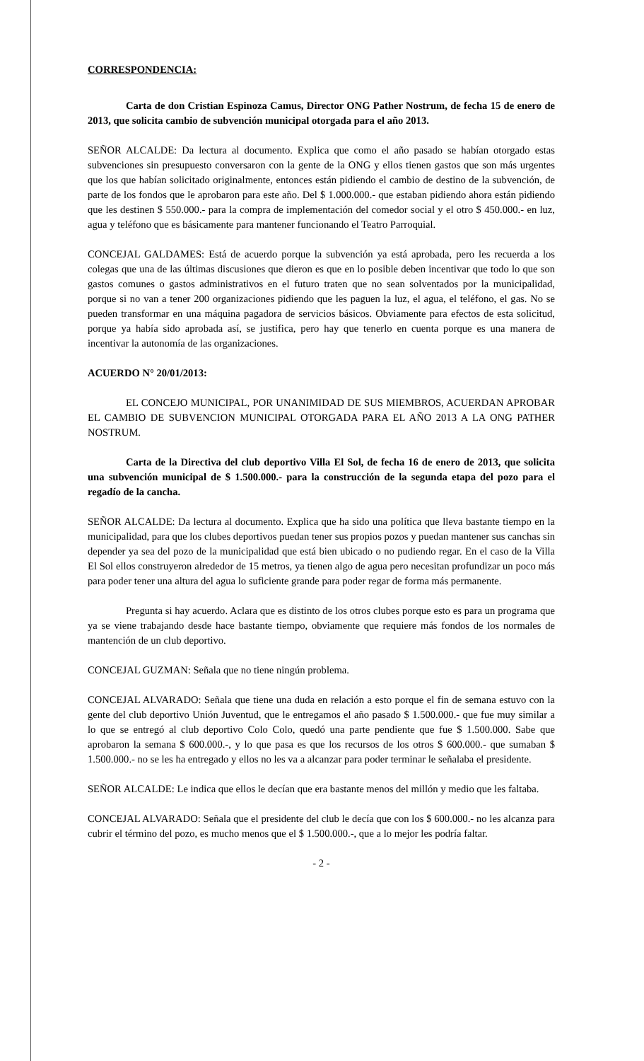CORRESPONDENCIA:
Carta de don Cristian Espinoza Camus, Director ONG Pather Nostrum, de fecha 15 de enero de 2013, que solicita cambio de subvención municipal otorgada para el año 2013.
SEÑOR ALCALDE: Da lectura al documento. Explica que como el año pasado se habían otorgado estas subvenciones sin presupuesto conversaron con la gente de la ONG y ellos tienen gastos que son más urgentes que los que habían solicitado originalmente, entonces están pidiendo el cambio de destino de la subvención, de parte de los fondos que le aprobaron para este año. Del $ 1.000.000.- que estaban pidiendo ahora están pidiendo que les destinen $ 550.000.- para la compra de implementación del comedor social y el otro $ 450.000.- en luz, agua y teléfono que es básicamente para mantener funcionando el Teatro Parroquial.
CONCEJAL GALDAMES: Está de acuerdo porque la subvención ya está aprobada, pero les recuerda a los colegas que una de las últimas discusiones que dieron es que en lo posible deben incentivar que todo lo que son gastos comunes o gastos administrativos en el futuro traten que no sean solventados por la municipalidad, porque si no van a tener 200 organizaciones pidiendo que les paguen la luz, el agua, el teléfono, el gas. No se pueden transformar en una máquina pagadora de servicios básicos. Obviamente para efectos de esta solicitud, porque ya había sido aprobada así, se justifica, pero hay que tenerlo en cuenta porque es una manera de incentivar la autonomía de las organizaciones.
ACUERDO N° 20/01/2013:
EL CONCEJO MUNICIPAL, POR UNANIMIDAD DE SUS MIEMBROS, ACUERDAN APROBAR EL CAMBIO DE SUBVENCION MUNICIPAL OTORGADA PARA EL AÑO 2013 A LA ONG PATHER NOSTRUM.
Carta de la Directiva del club deportivo Villa El Sol, de fecha 16 de enero de 2013, que solicita una subvención municipal de $ 1.500.000.- para la construcción de la segunda etapa del pozo para el regadío de la cancha.
SEÑOR ALCALDE: Da lectura al documento. Explica que ha sido una política que lleva bastante tiempo en la municipalidad, para que los clubes deportivos puedan tener sus propios pozos y puedan mantener sus canchas sin depender ya sea del pozo de la municipalidad que está bien ubicado o no pudiendo regar. En el caso de la Villa El Sol ellos construyeron alrededor de 15 metros, ya tienen algo de agua pero necesitan profundizar un poco más para poder tener una altura del agua lo suficiente grande para poder regar de forma más permanente.
Pregunta si hay acuerdo. Aclara que es distinto de los otros clubes porque esto es para un programa que ya se viene trabajando desde hace bastante tiempo, obviamente que requiere más fondos de los normales de mantención de un club deportivo.
CONCEJAL GUZMAN: Señala que no tiene ningún problema.
CONCEJAL ALVARADO: Señala que tiene una duda en relación a esto porque el fin de semana estuvo con la gente del club deportivo Unión Juventud, que le entregamos el año pasado $ 1.500.000.- que fue muy similar a lo que se entregó al club deportivo Colo Colo, quedó una parte pendiente que fue $ 1.500.000. Sabe que aprobaron la semana $ 600.000.-, y lo que pasa es que los recursos de los otros $ 600.000.- que sumaban $ 1.500.000.- no se les ha entregado y ellos no les va a alcanzar para poder terminar le señalaba el presidente.
SEÑOR ALCALDE: Le indica que ellos le decían que era bastante menos del millón y medio que les faltaba.
CONCEJAL ALVARADO: Señala que el presidente del club le decía que con los $ 600.000.- no les alcanza para cubrir el término del pozo, es mucho menos que el $ 1.500.000.-, que a lo mejor les podría faltar.
- 2 -